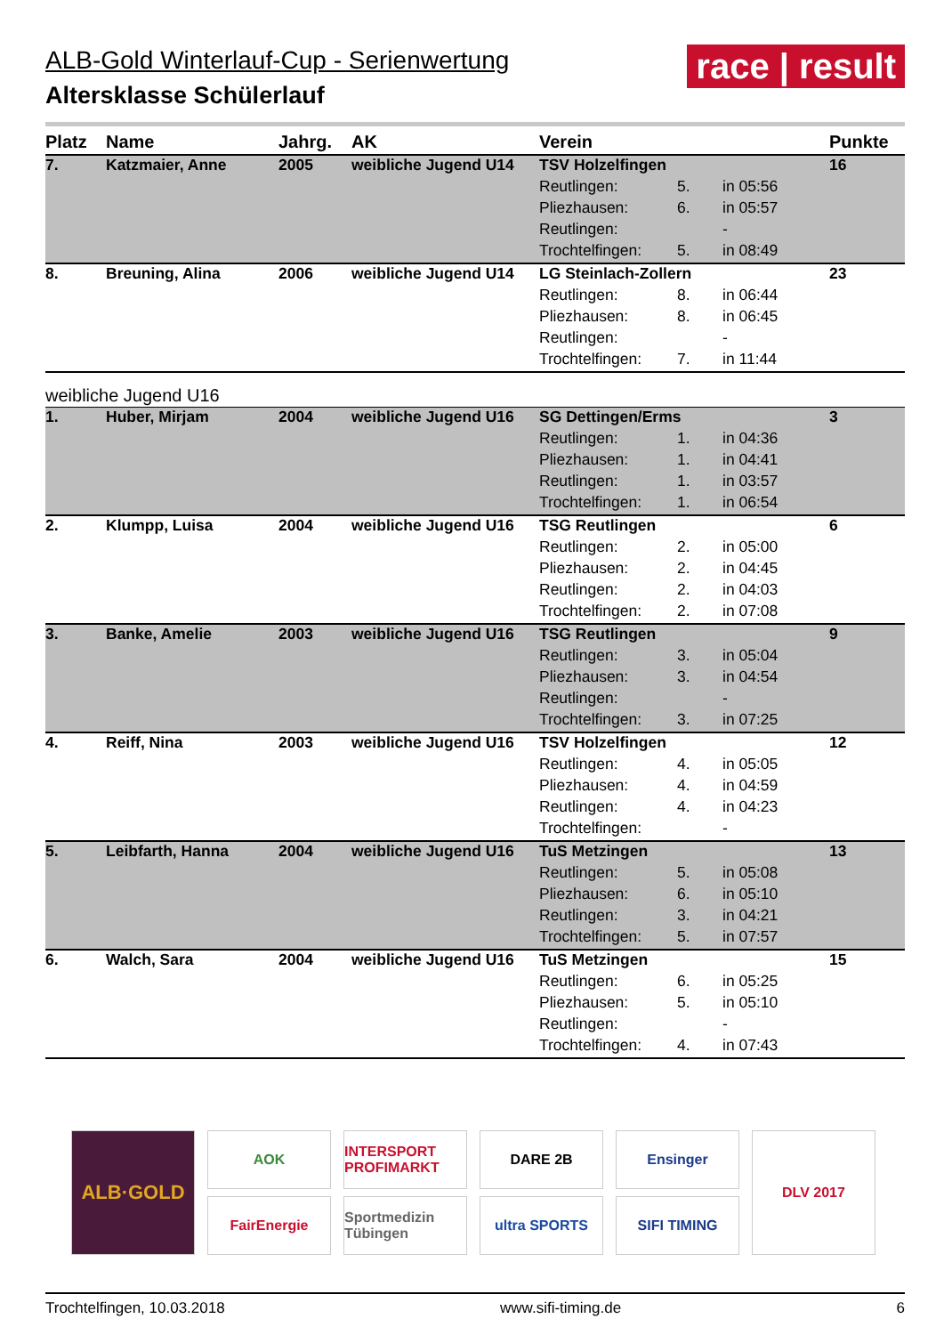ALB-Gold Winterlauf-Cup - Serienwertung
Altersklasse Schülerlauf
race | result
| Platz | Name | Jahrg. | AK | Verein | | | Punkte |
| --- | --- | --- | --- | --- | --- | --- | --- |
| 7. | Katzmaier, Anne | 2005 | weibliche Jugend U14 | TSV Holzelfingen | | | 16 |
| | | | | Reutlingen: | 5. | in 05:56 | |
| | | | | Pliezhausen: | 6. | in 05:57 | |
| | | | | Reutlingen: | | - | |
| | | | | Trochtelfingen: | 5. | in 08:49 | |
| 8. | Breuning, Alina | 2006 | weibliche Jugend U14 | LG Steinlach-Zollern | | | 23 |
| | | | | Reutlingen: | 8. | in 06:44 | |
| | | | | Pliezhausen: | 8. | in 06:45 | |
| | | | | Reutlingen: | | - | |
| | | | | Trochtelfingen: | 7. | in 11:44 | |
| weibliche Jugend U16 | | | | | | | |
| 1. | Huber, Mirjam | 2004 | weibliche Jugend U16 | SG Dettingen/Erms | | | 3 |
| | | | | Reutlingen: | 1. | in 04:36 | |
| | | | | Pliezhausen: | 1. | in 04:41 | |
| | | | | Reutlingen: | 1. | in 03:57 | |
| | | | | Trochtelfingen: | 1. | in 06:54 | |
| 2. | Klumpp, Luisa | 2004 | weibliche Jugend U16 | TSG Reutlingen | | | 6 |
| | | | | Reutlingen: | 2. | in 05:00 | |
| | | | | Pliezhausen: | 2. | in 04:45 | |
| | | | | Reutlingen: | 2. | in 04:03 | |
| | | | | Trochtelfingen: | 2. | in 07:08 | |
| 3. | Banke, Amelie | 2003 | weibliche Jugend U16 | TSG Reutlingen | | | 9 |
| | | | | Reutlingen: | 3. | in 05:04 | |
| | | | | Pliezhausen: | 3. | in 04:54 | |
| | | | | Reutlingen: | | - | |
| | | | | Trochtelfingen: | 3. | in 07:25 | |
| 4. | Reiff, Nina | 2003 | weibliche Jugend U16 | TSV Holzelfingen | | | 12 |
| | | | | Reutlingen: | 4. | in 05:05 | |
| | | | | Pliezhausen: | 4. | in 04:59 | |
| | | | | Reutlingen: | 4. | in 04:23 | |
| | | | | Trochtelfingen: | | - | |
| 5. | Leibfarth, Hanna | 2004 | weibliche Jugend U16 | TuS Metzingen | | | 13 |
| | | | | Reutlingen: | 5. | in 05:08 | |
| | | | | Pliezhausen: | 6. | in 05:10 | |
| | | | | Reutlingen: | 3. | in 04:21 | |
| | | | | Trochtelfingen: | 5. | in 07:57 | |
| 6. | Walch, Sara | 2004 | weibliche Jugend U16 | TuS Metzingen | | | 15 |
| | | | | Reutlingen: | 6. | in 05:25 | |
| | | | | Pliezhausen: | 5. | in 05:10 | |
| | | | | Reutlingen: | | - | |
| | | | | Trochtelfingen: | 4. | in 07:43 | |
ALB·GOLD
AOK
FairEnergie
INTERSPORT PROFIMARKT
Sportmedizin Tübingen
DARE 2B
ultra SPORTS
Ensinger
SIFI TIMING
DLV 2017
Trochtelfingen, 10.03.2018 www.sifi-timing.de 6